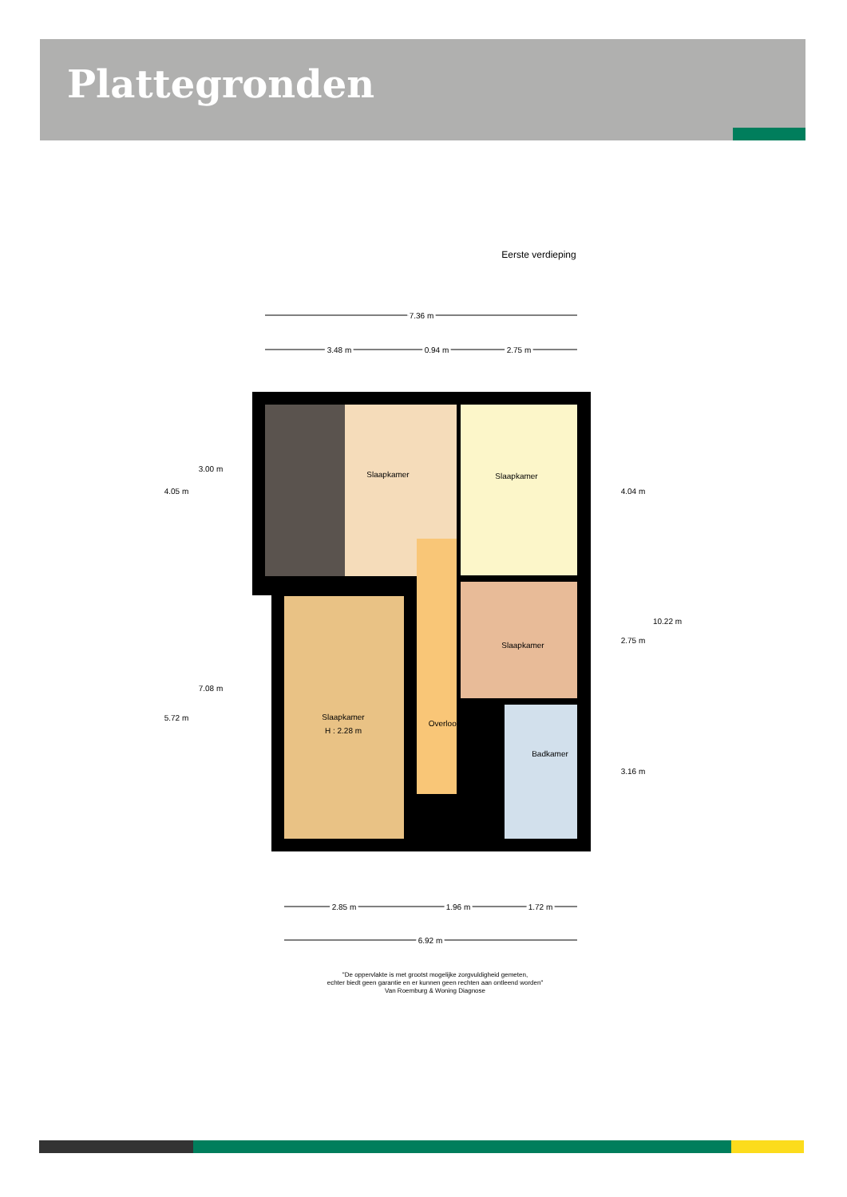Plattegronden
Eerste verdieping
7.36 m
3.48 m
0.94 m
2.75 m
Slaapkamer
Slaapkamer
Slaapkamer
Slaapkamer
H : 2.28 m
Overloop
Badkamer
4.05 m
3.00 m
5.72 m
7.08 m
4.04 m
10.22 m
2.75 m
3.16 m
2.85 m
1.96 m
1.72 m
6.92 m
"De oppervlakte is met grootst mogelijke zorgvuldigheid gemeten,
echter biedt geen garantie en er kunnen geen rechten aan ontleend worden"
Van Roemburg & Woning Diagnose